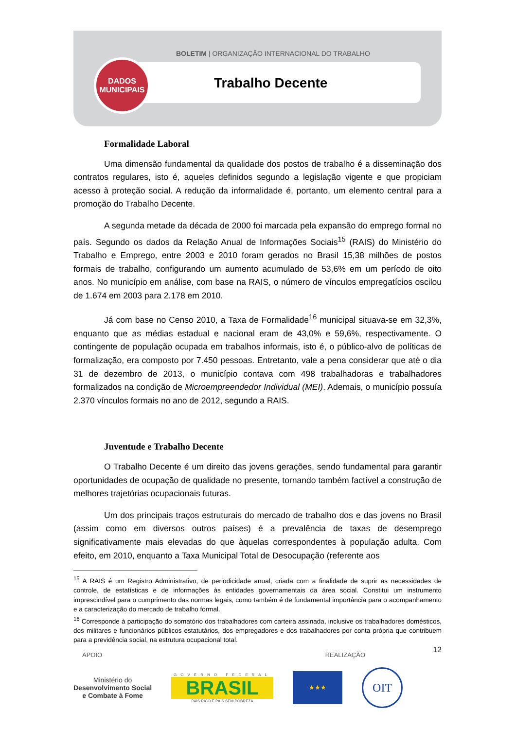BOLETIM | ORGANIZAÇÃO INTERNACIONAL DO TRABALHO
Trabalho Decente
DADOS
MUNICIPAIS
Formalidade Laboral
Uma dimensão fundamental da qualidade dos postos de trabalho é a disseminação dos contratos regulares, isto é, aqueles definidos segundo a legislação vigente e que propiciam acesso à proteção social. A redução da informalidade é, portanto, um elemento central para a promoção do Trabalho Decente.
A segunda metade da década de 2000 foi marcada pela expansão do emprego formal no país. Segundo os dados da Relação Anual de Informações Sociais<sup>15</sup> (RAIS) do Ministério do Trabalho e Emprego, entre 2003 e 2010 foram gerados no Brasil 15,38 milhões de postos formais de trabalho, configurando um aumento acumulado de 53,6% em um período de oito anos. No município em análise, com base na RAIS, o número de vínculos empregatícios oscilou de 1.674 em 2003 para 2.178 em 2010.
Já com base no Censo 2010, a Taxa de Formalidade<sup>16</sup> municipal situava-se em 32,3%, enquanto que as médias estadual e nacional eram de 43,0% e 59,6%, respectivamente. O contingente de população ocupada em trabalhos informais, isto é, o público-alvo de políticas de formalização, era composto por 7.450 pessoas. Entretanto, vale a pena considerar que até o dia 31 de dezembro de 2013, o município contava com 498 trabalhadoras e trabalhadores formalizados na condição de Microempreendedor Individual (MEI). Ademais, o município possuía 2.370 vínculos formais no ano de 2012, segundo a RAIS.
Juventude e Trabalho Decente
O Trabalho Decente é um direito das jovens gerações, sendo fundamental para garantir oportunidades de ocupação de qualidade no presente, tornando também factível a construção de melhores trajetórias ocupacionais futuras.
Um dos principais traços estruturais do mercado de trabalho dos e das jovens no Brasil (assim como em diversos outros países) é a prevalência de taxas de desemprego significativamente mais elevadas do que àquelas correspondentes à população adulta. Com efeito, em 2010, enquanto a Taxa Municipal Total de Desocupação (referente aos
<sup>15</sup> A RAIS é um Registro Administrativo, de periodicidade anual, criada com a finalidade de suprir as necessidades de controle, de estatísticas e de informações às entidades governamentais da área social. Constitui um instrumento imprescindível para o cumprimento das normas legais, como também é de fundamental importância para o acompanhamento e a caracterização do mercado de trabalho formal.
<sup>16</sup> Corresponde à participação do somatório dos trabalhadores com carteira assinada, inclusive os trabalhadores domésticos, dos militares e funcionários públicos estatutários, dos empregadores e dos trabalhadores por conta própria que contribuem para a previdência social, na estrutura ocupacional total.
12
APOIO REALIZAÇÃO
Ministério do
Desenvolvimento Social
e Combate à Fome
GOVERNO FEDERAL
BRASIL
PAÍS RICO É PAÍS SEM POBREZA
★★★
OIT